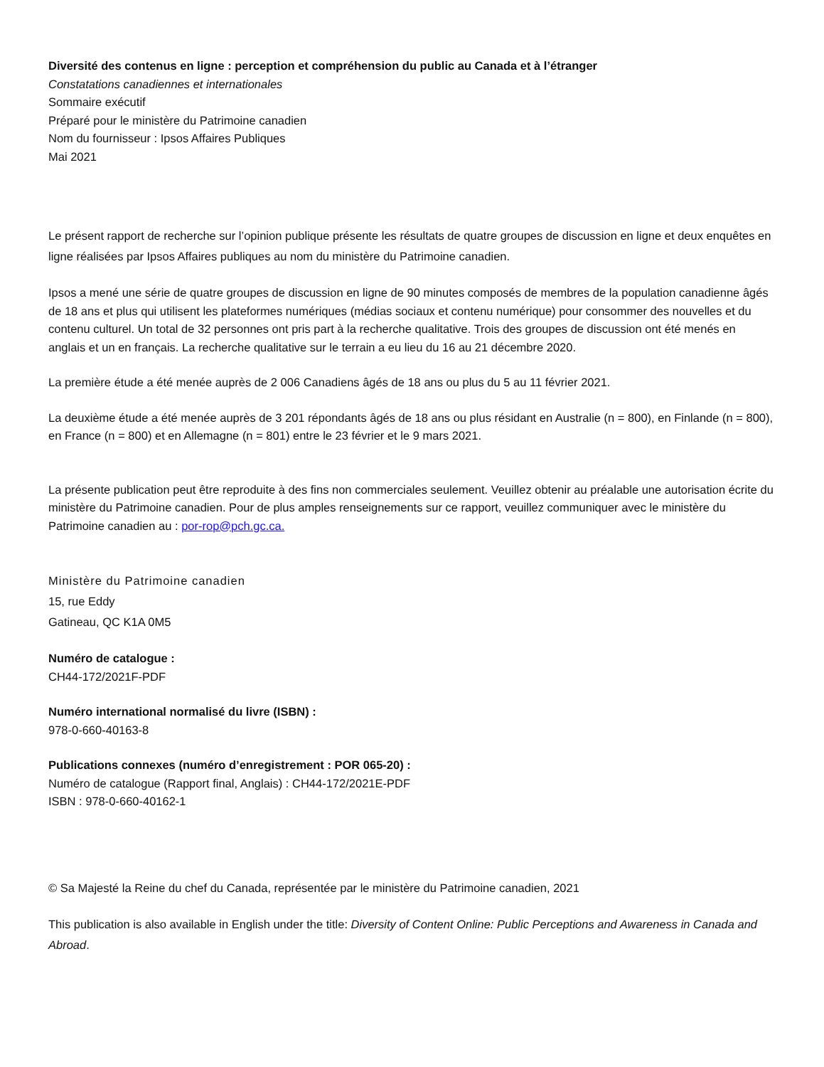Diversité des contenus en ligne : perception et compréhension du public au Canada et à l’étranger
Constatations canadiennes et internationales
Sommaire exécutif
Préparé pour le ministère du Patrimoine canadien
Nom du fournisseur : Ipsos Affaires Publiques
Mai 2021
Le présent rapport de recherche sur l’opinion publique présente les résultats de quatre groupes de discussion en ligne et deux enquêtes en ligne réalisées par Ipsos Affaires publiques au nom du ministère du Patrimoine canadien.
Ipsos a mené une série de quatre groupes de discussion en ligne de 90 minutes composés de membres de la population canadienne âgés de 18 ans et plus qui utilisent les plateformes numériques (médias sociaux et contenu numérique) pour consommer des nouvelles et du contenu culturel. Un total de 32 personnes ont pris part à la recherche qualitative. Trois des groupes de discussion ont été menés en anglais et un en français. La recherche qualitative sur le terrain a eu lieu du 16 au 21 décembre 2020.
La première étude a été menée auprès de 2 006 Canadiens âgés de 18 ans ou plus du 5 au 11 février 2021.
La deuxième étude a été menée auprès de 3 201 répondants âgés de 18 ans ou plus résidant en Australie (n = 800), en Finlande (n = 800), en France (n = 800) et en Allemagne (n = 801) entre le 23 février et le 9 mars 2021.
La présente publication peut être reproduite à des fins non commerciales seulement. Veuillez obtenir au préalable une autorisation écrite du ministère du Patrimoine canadien. Pour de plus amples renseignements sur ce rapport, veuillez communiquer avec le ministère du Patrimoine canadien au : por-rop@pch.gc.ca.
Ministère du Patrimoine canadien
15, rue Eddy
Gatineau, QC K1A 0M5
Numéro de catalogue :
CH44-172/2021F-PDF
Numéro international normalisé du livre (ISBN) :
978-0-660-40163-8
Publications connexes (numéro d’enregistrement : POR 065-20) :
Numéro de catalogue (Rapport final, Anglais) : CH44-172/2021E-PDF
ISBN : 978-0-660-40162-1
© Sa Majesté la Reine du chef du Canada, représentée par le ministère du Patrimoine canadien, 2021
This publication is also available in English under the title: Diversity of Content Online: Public Perceptions and Awareness in Canada and Abroad.